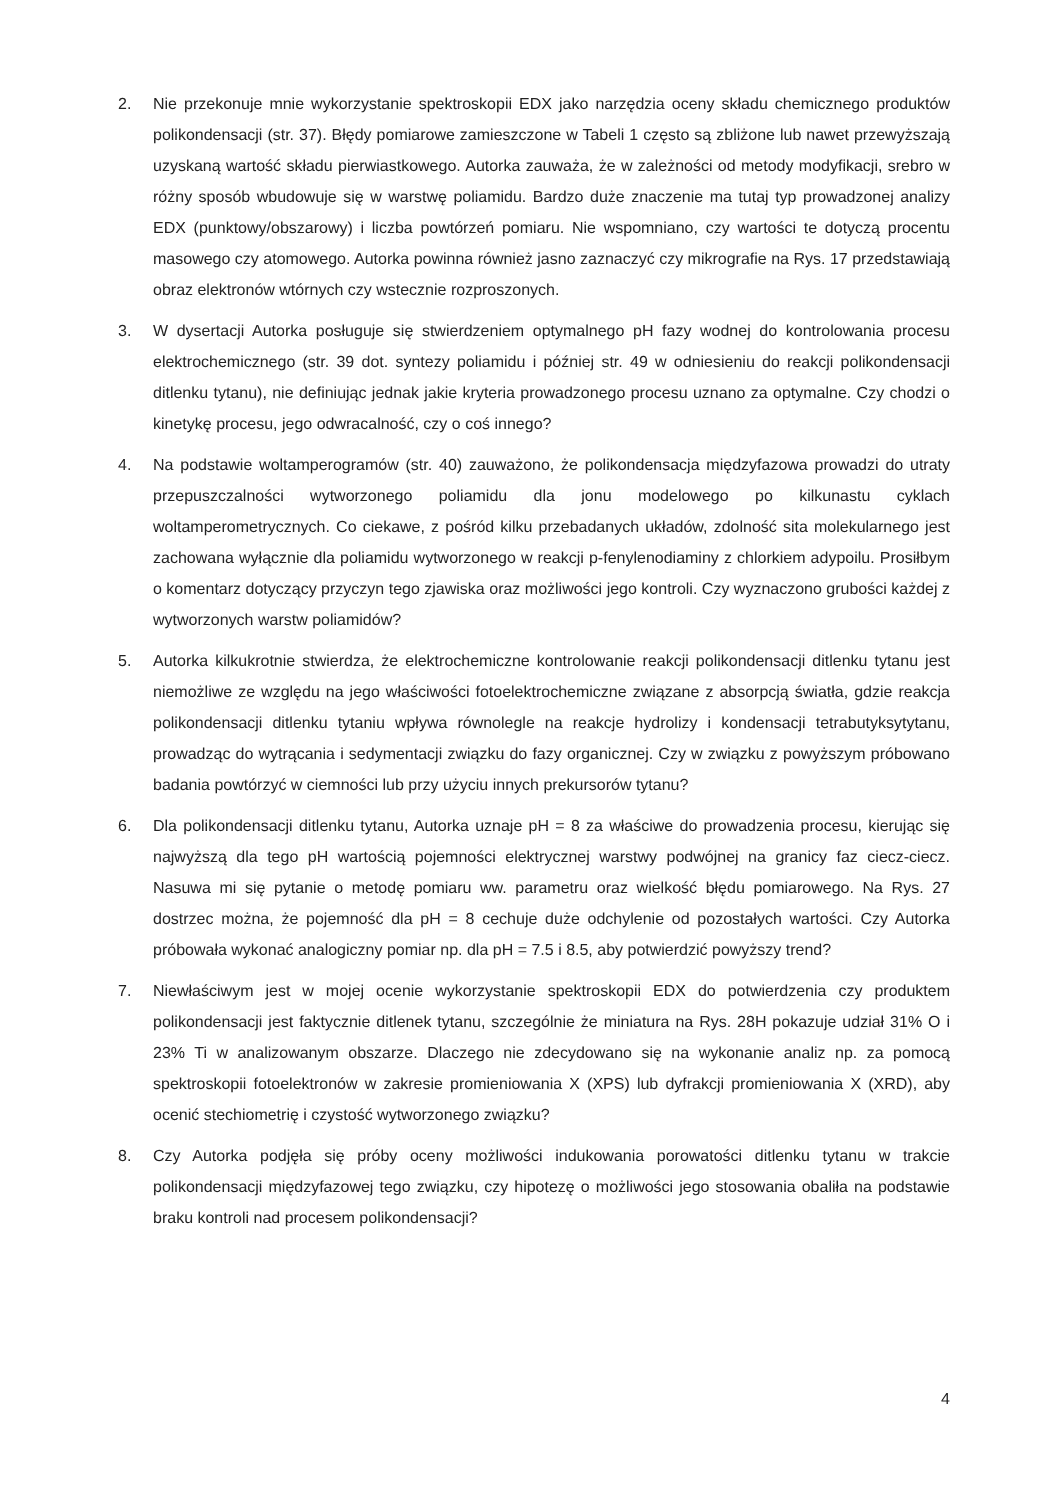2. Nie przekonuje mnie wykorzystanie spektroskopii EDX jako narzędzia oceny składu chemicznego produktów polikondensacji (str. 37). Błędy pomiarowe zamieszczone w Tabeli 1 często są zbliżone lub nawet przewyższają uzyskaną wartość składu pierwiastkowego. Autorka zauważa, że w zależności od metody modyfikacji, srebro w różny sposób wbudowuje się w warstwę poliamidu. Bardzo duże znaczenie ma tutaj typ prowadzonej analizy EDX (punktowy/obszarowy) i liczba powtórzeń pomiaru. Nie wspomniano, czy wartości te dotyczą procentu masowego czy atomowego. Autorka powinna również jasno zaznaczyć czy mikrografie na Rys. 17 przedstawiają obraz elektronów wtórnych czy wstecznie rozproszonych.
3. W dysertacji Autorka posługuje się stwierdzeniem optymalnego pH fazy wodnej do kontrolowania procesu elektrochemicznego (str. 39 dot. syntezy poliamidu i później str. 49 w odniesieniu do reakcji polikondensacji ditlenku tytanu), nie definiując jednak jakie kryteria prowadzonego procesu uznano za optymalne. Czy chodzi o kinetykę procesu, jego odwracalność, czy o coś innego?
4. Na podstawie woltamperogramów (str. 40) zauważono, że polikondensacja międzyfazowa prowadzi do utraty przepuszczalności wytworzonego poliamidu dla jonu modelowego po kilkunastu cyklach woltamperometrycznych. Co ciekawe, z pośród kilku przebadanych układów, zdolność sita molekularnego jest zachowana wyłącznie dla poliamidu wytworzonego w reakcji p-fenylenodiaminy z chlorkiem adypoilu. Prosiłbym o komentarz dotyczący przyczyn tego zjawiska oraz możliwości jego kontroli. Czy wyznaczono grubości każdej z wytworzonych warstw poliamidów?
5. Autorka kilkukrotnie stwierdza, że elektrochemiczne kontrolowanie reakcji polikondensacji ditlenku tytanu jest niemożliwe ze względu na jego właściwości fotoelektrochemiczne związane z absorpcją światła, gdzie reakcja polikondensacji ditlenku tytaniu wpływa równolegle na reakcje hydrolizy i kondensacji tetrabutyksytytanu, prowadząc do wytrącania i sedymentacji związku do fazy organicznej. Czy w związku z powyższym próbowano badania powtórzyć w ciemności lub przy użyciu innych prekursorów tytanu?
6. Dla polikondensacji ditlenku tytanu, Autorka uznaje pH = 8 za właściwe do prowadzenia procesu, kierując się najwyższą dla tego pH wartością pojemności elektrycznej warstwy podwójnej na granicy faz ciecz-ciecz. Nasuwa mi się pytanie o metodę pomiaru ww. parametru oraz wielkość błędu pomiarowego. Na Rys. 27 dostrzec można, że pojemność dla pH = 8 cechuje duże odchylenie od pozostałych wartości. Czy Autorka próbowała wykonać analogiczny pomiar np. dla pH = 7.5 i 8.5, aby potwierdzić powyższy trend?
7. Niewłaściwym jest w mojej ocenie wykorzystanie spektroskopii EDX do potwierdzenia czy produktem polikondensacji jest faktycznie ditlenek tytanu, szczególnie że miniatura na Rys. 28H pokazuje udział 31% O i 23% Ti w analizowanym obszarze. Dlaczego nie zdecydowano się na wykonanie analiz np. za pomocą spektroskopii fotoelektronów w zakresie promieniowania X (XPS) lub dyfrakcji promieniowania X (XRD), aby ocenić stechiometrię i czystość wytworzonego związku?
8. Czy Autorka podjęła się próby oceny możliwości indukowania porowatości ditlenku tytanu w trakcie polikondensacji międzyfazowej tego związku, czy hipotezę o możliwości jego stosowania obaliła na podstawie braku kontroli nad procesem polikondensacji?
4